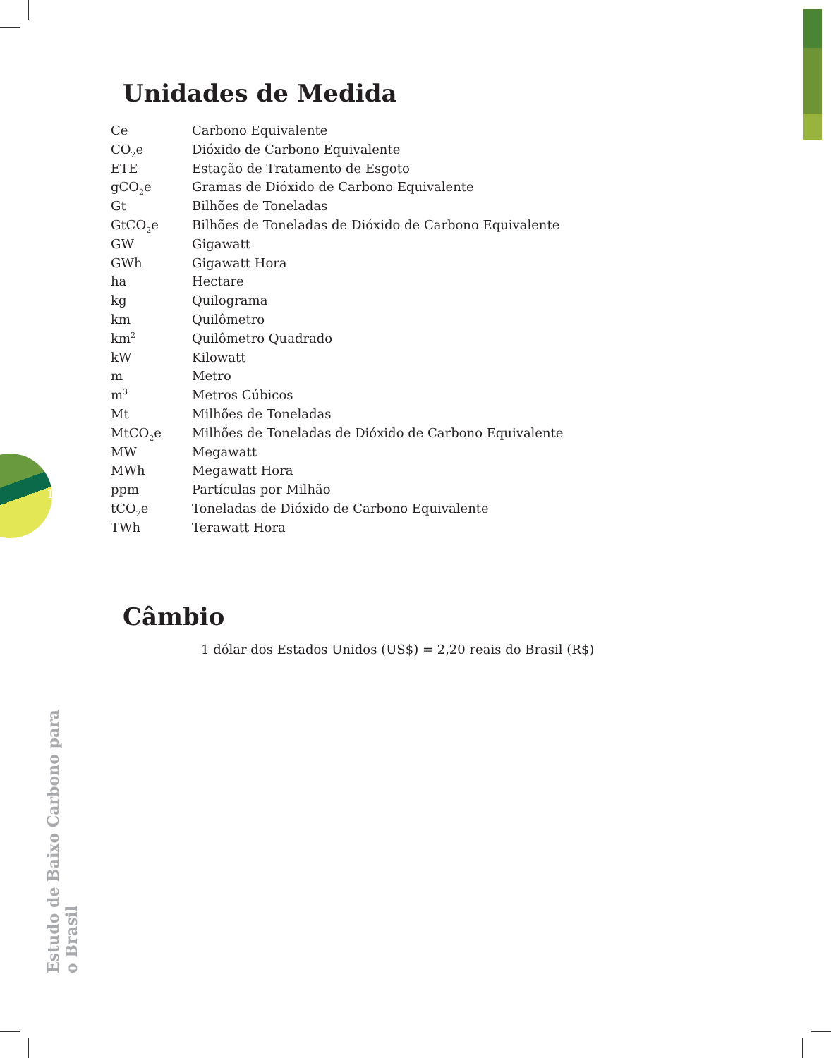Unidades de Medida
| Ce | Carbono Equivalente |
| CO<sub>2</sub>e | Dióxido de Carbono Equivalente |
| ETE | Estação de Tratamento de Esgoto |
| gCO<sub>2</sub>e | Gramas de Dióxido de Carbono Equivalente |
| Gt | Bilhões de Toneladas |
| GtCO<sub>2</sub>e | Bilhões de Toneladas de Dióxido de Carbono Equivalente |
| GW | Gigawatt |
| GWh | Gigawatt Hora |
| ha | Hectare |
| kg | Quilograma |
| km | Quilômetro |
| km<sup>2</sup> | Quilômetro Quadrado |
| kW | Kilowatt |
| m | Metro |
| m<sup>3</sup> | Metros Cúbicos |
| Mt | Milhões de Toneladas |
| MtCO<sub>2</sub>e | Milhões de Toneladas de Dióxido de Carbono Equivalente |
| MW | Megawatt |
| MWh | Megawatt Hora |
| ppm | Partículas por Milhão |
| tCO<sub>2</sub>e | Toneladas de Dióxido de Carbono Equivalente |
| TWh | Terawatt Hora |
Câmbio
1 dólar dos Estados Unidos (US$) = 2,20 reais do Brasil (R$)
18
Estudo de Baixo Carbono para o Brasil